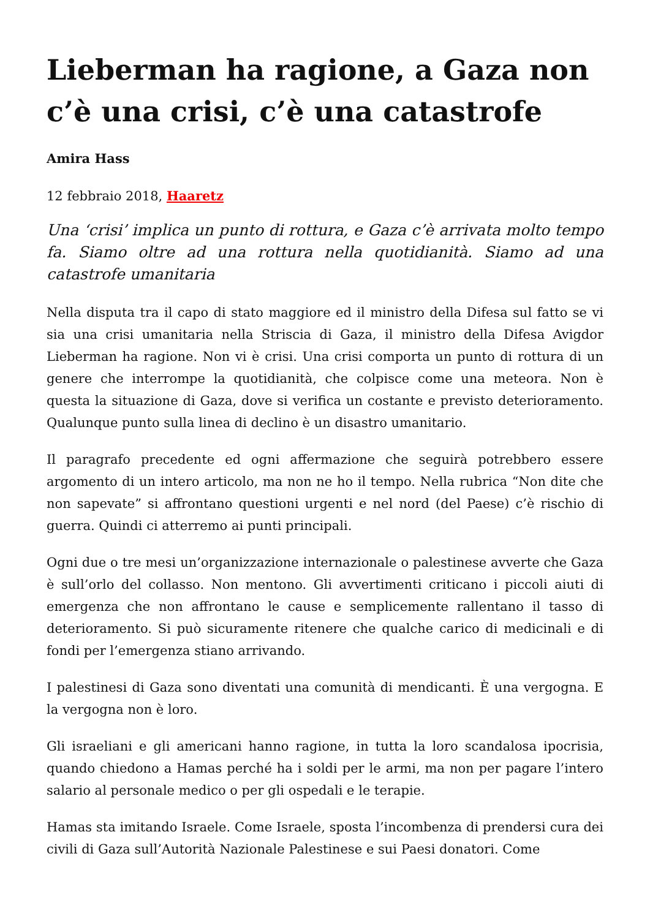Lieberman ha ragione, a Gaza non c’è una crisi, c’è una catastrofe
Amira Hass
12 febbraio 2018, Haaretz
Una ‘crisi’ implica un punto di rottura, e Gaza c’è arrivata molto tempo fa. Siamo oltre ad una rottura nella quotidianità. Siamo ad una catastrofe umanitaria
Nella disputa tra il capo di stato maggiore ed il ministro della Difesa sul fatto se vi sia una crisi umanitaria nella Striscia di Gaza, il ministro della Difesa Avigdor Lieberman ha ragione. Non vi è crisi. Una crisi comporta un punto di rottura di un genere che interrompe la quotidianità, che colpisce come una meteora. Non è questa la situazione di Gaza, dove si verifica un costante e previsto deterioramento. Qualunque punto sulla linea di declino è un disastro umanitario.
Il paragrafo precedente ed ogni affermazione che seguirà potrebbero essere argomento di un intero articolo, ma non ne ho il tempo. Nella rubrica “Non dite che non sapevate” si affrontano questioni urgenti e nel nord (del Paese) c’è rischio di guerra. Quindi ci atterremo ai punti principali.
Ogni due o tre mesi un’organizzazione internazionale o palestinese avverte che Gaza è sull’orlo del collasso. Non mentono. Gli avvertimenti criticano i piccoli aiuti di emergenza che non affrontano le cause e semplicemente rallentano il tasso di deterioramento. Si può sicuramente ritenere che qualche carico di medicinali e di fondi per l’emergenza stiano arrivando.
I palestinesi di Gaza sono diventati una comunità di mendicanti. È una vergogna. E la vergogna non è loro.
Gli israeliani e gli americani hanno ragione, in tutta la loro scandalosa ipocrisia, quando chiedono a Hamas perché ha i soldi per le armi, ma non per pagare l’intero salario al personale medico o per gli ospedali e le terapie.
Hamas sta imitando Israele. Come Israele, sposta l’incombenza di prendersi cura dei civili di Gaza sull’Autorità Nazionale Palestinese e sui Paesi donatori. Come